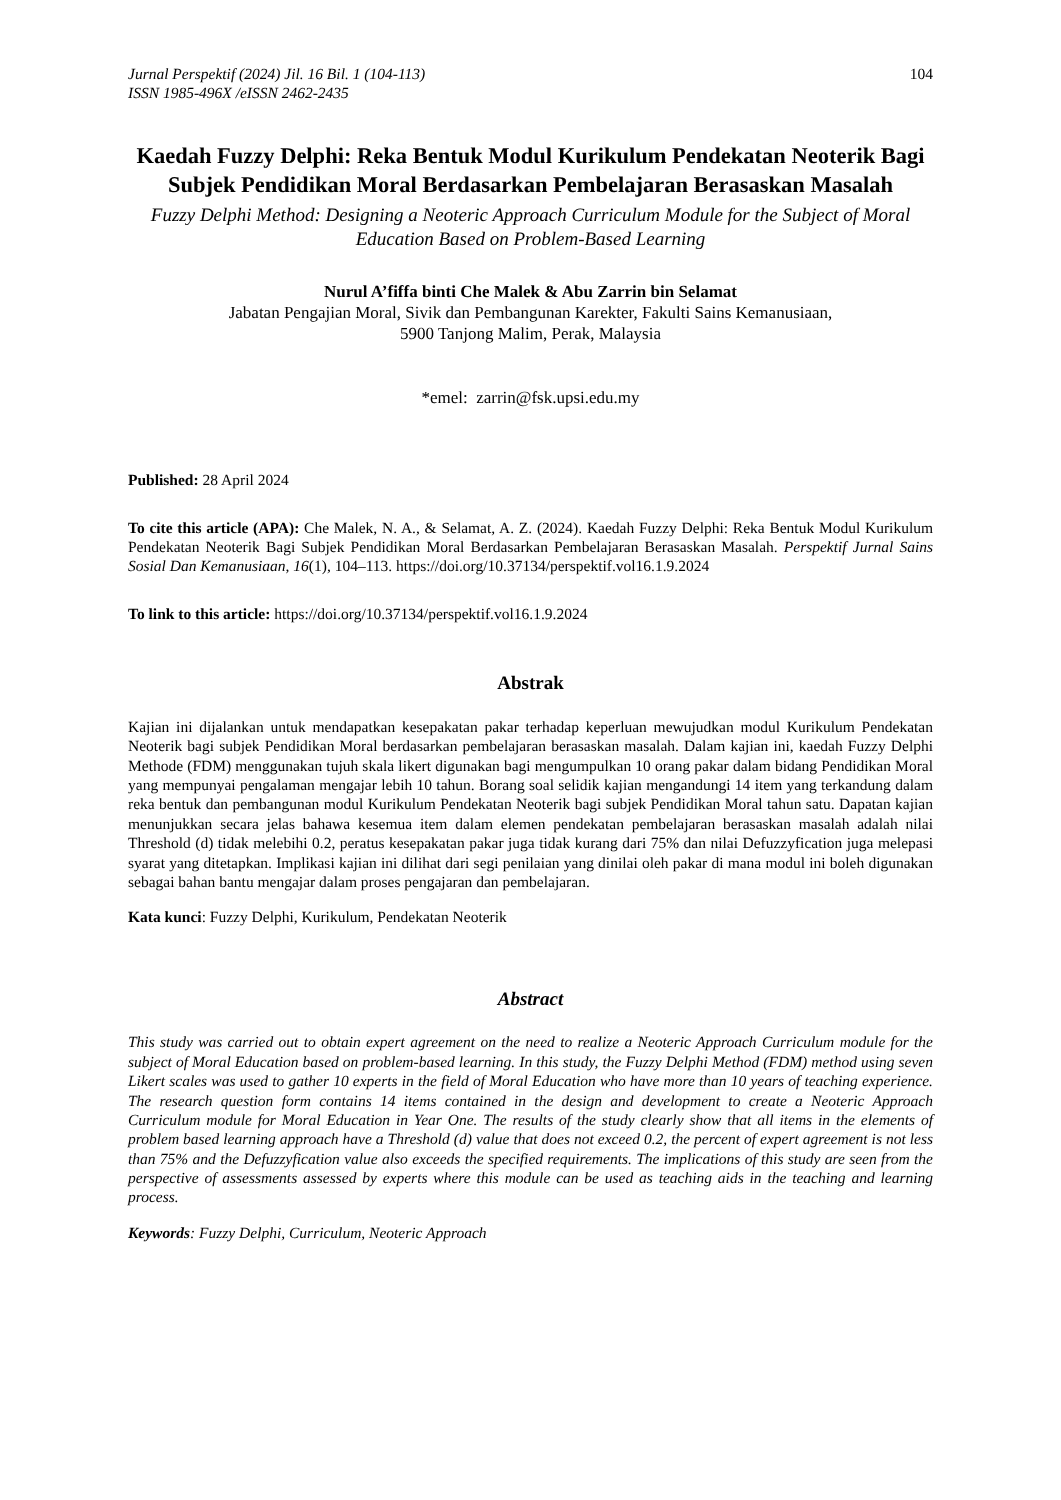Jurnal Perspektif (2024) Jil. 16 Bil. 1 (104-113)
ISSN 1985-496X /eISSN 2462-2435 104
Kaedah Fuzzy Delphi: Reka Bentuk Modul Kurikulum Pendekatan Neoterik Bagi Subjek Pendidikan Moral Berdasarkan Pembelajaran Berasaskan Masalah
Fuzzy Delphi Method: Designing a Neoteric Approach Curriculum Module for the Subject of Moral Education Based on Problem-Based Learning
Nurul A’fiffa binti Che Malek & Abu Zarrin bin Selamat
Jabatan Pengajian Moral, Sivik dan Pembangunan Karekter, Fakulti Sains Kemanusiaan,
5900 Tanjong Malim, Perak, Malaysia
*emel: zarrin@fsk.upsi.edu.my
Published: 28 April 2024
To cite this article (APA): Che Malek, N. A., & Selamat, A. Z. (2024). Kaedah Fuzzy Delphi: Reka Bentuk Modul Kurikulum Pendekatan Neoterik Bagi Subjek Pendidikan Moral Berdasarkan Pembelajaran Berasaskan Masalah. Perspektif Jurnal Sains Sosial Dan Kemanusiaan, 16(1), 104–113. https://doi.org/10.37134/perspektif.vol16.1.9.2024
To link to this article: https://doi.org/10.37134/perspektif.vol16.1.9.2024
Abstrak
Kajian ini dijalankan untuk mendapatkan kesepakatan pakar terhadap keperluan mewujudkan modul Kurikulum Pendekatan Neoterik bagi subjek Pendidikan Moral berdasarkan pembelajaran berasaskan masalah. Dalam kajian ini, kaedah Fuzzy Delphi Methode (FDM) menggunakan tujuh skala likert digunakan bagi mengumpulkan 10 orang pakar dalam bidang Pendidikan Moral yang mempunyai pengalaman mengajar lebih 10 tahun. Borang soal selidik kajian mengandungi 14 item yang terkandung dalam reka bentuk dan pembangunan modul Kurikulum Pendekatan Neoterik bagi subjek Pendidikan Moral tahun satu. Dapatan kajian menunjukkan secara jelas bahawa kesemua item dalam elemen pendekatan pembelajaran berasaskan masalah adalah nilai Threshold (d) tidak melebihi 0.2, peratus kesepakatan pakar juga tidak kurang dari 75% dan nilai Defuzzyfication juga melepasi syarat yang ditetapkan. Implikasi kajian ini dilihat dari segi penilaian yang dinilai oleh pakar di mana modul ini boleh digunakan sebagai bahan bantu mengajar dalam proses pengajaran dan pembelajaran.
Kata kunci: Fuzzy Delphi, Kurikulum, Pendekatan Neoterik
Abstract
This study was carried out to obtain expert agreement on the need to realize a Neoteric Approach Curriculum module for the subject of Moral Education based on problem-based learning. In this study, the Fuzzy Delphi Method (FDM) method using seven Likert scales was used to gather 10 experts in the field of Moral Education who have more than 10 years of teaching experience. The research question form contains 14 items contained in the design and development to create a Neoteric Approach Curriculum module for Moral Education in Year One. The results of the study clearly show that all items in the elements of problem based learning approach have a Threshold (d) value that does not exceed 0.2, the percent of expert agreement is not less than 75% and the Defuzzyfication value also exceeds the specified requirements. The implications of this study are seen from the perspective of assessments assessed by experts where this module can be used as teaching aids in the teaching and learning process.
Keywords: Fuzzy Delphi, Curriculum, Neoteric Approach